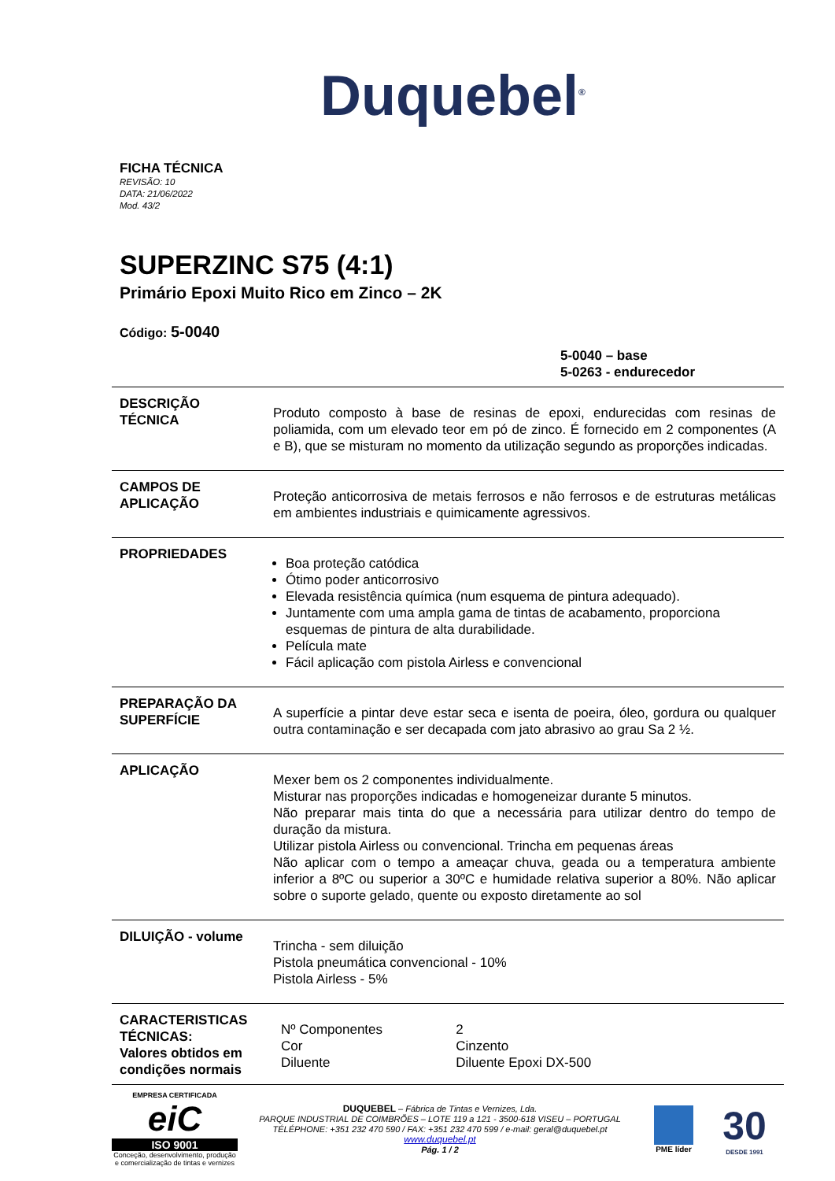Duquebel<sup>®</sup>
FICHA TÉCNICA
REVISÃO: 10
DATA: 21/06/2022
Mod. 43/2
SUPERZINC S75 (4:1)
Primário Epoxi Muito Rico em Zinco – 2K
Código: 5-0040
5-0040 – base
5-0263 - endurecedor
| DESCRIÇÃO TÉCNICA | Produto composto à base de resinas de epoxi, endurecidas com resinas de poliamida, com um elevado teor em pó de zinco. É fornecido em 2 componentes (A e B), que se misturam no momento da utilização segundo as proporções indicadas. |
| CAMPOS DE APLICAÇÃO | Proteção anticorrosiva de metais ferrosos e não ferrosos e de estruturas metálicas em ambientes industriais e quimicamente agressivos. |
| PROPRIEDADES | Boa proteção catódica Ótimo poder anticorrosivo Elevada resistência química (num esquema de pintura adequado). Juntamente com uma ampla gama de tintas de acabamento, proporciona esquemas de pintura de alta durabilidade. Película mate Fácil aplicação com pistola Airless e convencional |
| PREPARAÇÃO DA SUPERFÍCIE | A superfície a pintar deve estar seca e isenta de poeira, óleo, gordura ou qualquer outra contaminação e ser decapada com jato abrasivo ao grau Sa 2 ½. |
| APLICAÇÃO | Mexer bem os 2 componentes individualmente. Misturar nas proporções indicadas e homogeneizar durante 5 minutos. Não preparar mais tinta do que a necessária para utilizar dentro do tempo de duração da mistura. Utilizar pistola Airless ou convencional. Trincha em pequenas áreas Não aplicar com o tempo a ameaçar chuva, geada ou a temperatura ambiente inferior a 8ºC ou superior a 30ºC e humidade relativa superior a 80%. Não aplicar sobre o suporte gelado, quente ou exposto diretamente ao sol |
| DILUIÇÃO - volume | Trincha - sem diluição Pistola pneumática convencional - 10% Pistola Airless - 5% |
| CARACTERISTICAS TÉCNICAS: Valores obtidos em condições normais | / Nº Componentes / 2 / / Cor / Cinzento / / Diluente / Diluente Epoxi DX-500 / |
EMPRESA CERTIFICADA
eiC
ISO 9001
Conceção, desenvolvimento, produção e comercialização de tintas e vernizes
DUQUEBEL – Fábrica de Tintas e Vernizes, Lda.
PARQUE INDUSTRIAL DE COIMBRÕES – LOTE 119 a 121 - 3500-618 VISEU – PORTUGAL
TÉLÉPHONE: +351 232 470 590 / FAX: +351 232 470 599 / e-mail: geral@duquebel.pt
www.duquebel.pt
Pág. 1 / 2
PME líder
30
DESDE 1991